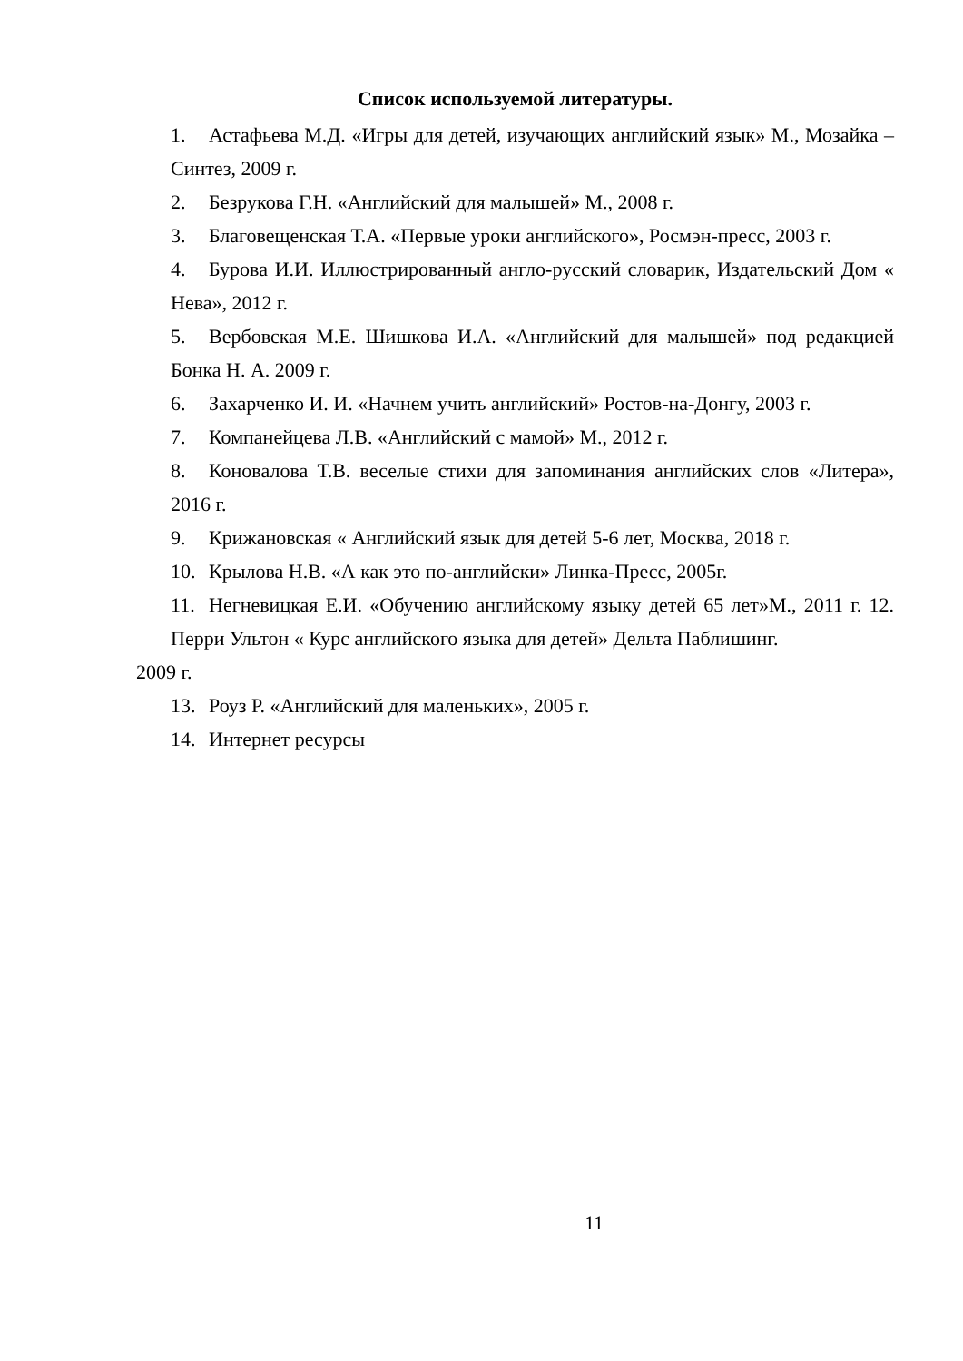Список используемой литературы.
1. Астафьева М.Д. «Игры для детей, изучающих английский язык» М., Мозайка – Синтез, 2009 г.
2. Безрукова Г.Н. «Английский для малышей» М., 2008 г.
3. Благовещенская Т.А. «Первые уроки английского», Росмэн-пресс, 2003 г.
4. Бурова И.И. Иллюстрированный англо-русский словарик, Издательский Дом « Нева», 2012 г.
5. Вербовская М.Е. Шишкова И.А. «Английский для малышей» под редакцией Бонка Н. А. 2009 г.
6. Захарченко И. И. «Начнем учить английский» Ростов-на-Донгу, 2003 г.
7. Компанейцева Л.В. «Английский с мамой» М., 2012 г.
8. Коновалова Т.В. веселые стихи для запоминания английских слов «Литера», 2016 г.
9. Крижановская « Английский язык для детей 5-6 лет, Москва, 2018 г.
10. Крылова Н.В. «А как это по-английски» Линка-Пресс, 2005г.
11. Негневицкая Е.И. «Обучению английскому языку детей 65 лет»М., 2011 г. 12. Перри Ультон « Курс английского языка для детей» Дельта Паблишинг.
2009 г.
13. Роуз Р. «Английский для маленьких», 2005 г.
14. Интернет ресурсы
11